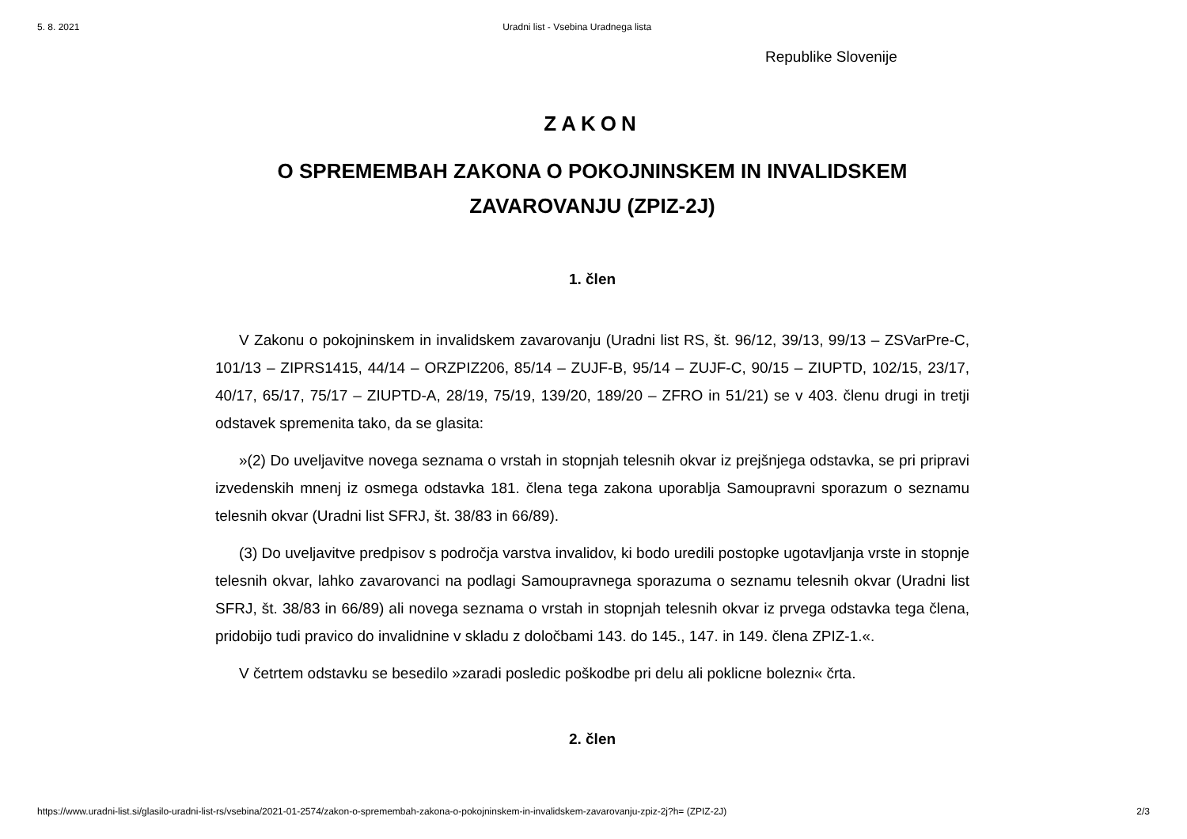5. 8. 2021 Uradni list - Vsebina Uradnega lista
Republike Slovenije
ZAKON
O SPREMEMBAH ZAKONA O POKOJNINSKEM IN INVALIDSKEM ZAVAROVANJU (ZPIZ-2J)
1. člen
V Zakonu o pokojninskem in invalidskem zavarovanju (Uradni list RS, št. 96/12, 39/13, 99/13 – ZSVarPre-C, 101/13 – ZIPRS1415, 44/14 – ORZPIZ206, 85/14 – ZUJF-B, 95/14 – ZUJF-C, 90/15 – ZIUPTD, 102/15, 23/17, 40/17, 65/17, 75/17 – ZIUPTD-A, 28/19, 75/19, 139/20, 189/20 – ZFRO in 51/21) se v 403. členu drugi in tretji odstavek spremenita tako, da se glasita:
»(2) Do uveljavitve novega seznama o vrstah in stopnjah telesnih okvar iz prejšnjega odstavka, se pri pripravi izvedenskih mnenj iz osmega odstavka 181. člena tega zakona uporablja Samoupravni sporazum o seznamu telesnih okvar (Uradni list SFRJ, št. 38/83 in 66/89).
(3) Do uveljavitve predpisov s področja varstva invalidov, ki bodo uredili postopke ugotavljanja vrste in stopnje telesnih okvar, lahko zavarovanci na podlagi Samoupravnega sporazuma o seznamu telesnih okvar (Uradni list SFRJ, št. 38/83 in 66/89) ali novega seznama o vrstah in stopnjah telesnih okvar iz prvega odstavka tega člena, pridobijo tudi pravico do invalidnine v skladu z določbami 143. do 145., 147. in 149. člena ZPIZ-1.«.
V četrtem odstavku se besedilo »zaradi posledic poškodbe pri delu ali poklicne bolezni« črta.
2. člen
https://www.uradni-list.si/glasilo-uradni-list-rs/vsebina/2021-01-2574/zakon-o-spremembah-zakona-o-pokojninskem-in-invalidskem-zavarovanju-zpiz-2j?h= (ZPIZ-2J) 2/3